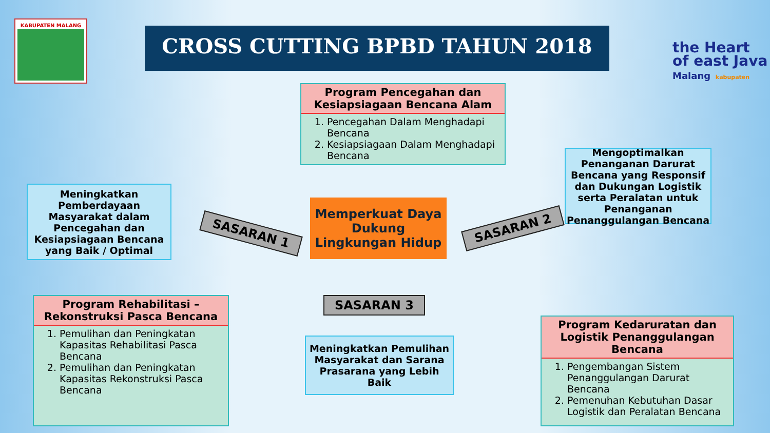KABUPATEN MALANG
CROSS CUTTING BPBD TAHUN 2018
the Heart
of east Java
Malang kabupaten
Program Pencegahan dan Kesiapsiagaan Bencana Alam
1. Pencegahan Dalam Menghadapi Bencana
2. Kesiapsiagaan Dalam Menghadapi Bencana
Meningkatkan Pemberdayaan Masyarakat dalam Pencegahan dan Kesiapsiagaan Bencana yang Baik / Optimal
SASARAN 1
Memperkuat Daya Dukung Lingkungan Hidup
SASARAN 2
Mengoptimalkan Penanganan Darurat Bencana yang Responsif dan Dukungan Logistik serta Peralatan untuk Penanganan Penanggulangan Bencana
SASARAN 3
Program Rehabilitasi – Rekonstruksi Pasca Bencana
1. Pemulihan dan Peningkatan Kapasitas Rehabilitasi Pasca Bencana
2. Pemulihan dan Peningkatan Kapasitas Rekonstruksi Pasca Bencana
Meningkatkan Pemulihan Masyarakat dan Sarana Prasarana yang Lebih Baik
Program Kedaruratan dan Logistik Penanggulangan Bencana
1. Pengembangan Sistem Penanggulangan Darurat Bencana
2. Pemenuhan Kebutuhan Dasar Logistik dan Peralatan Bencana